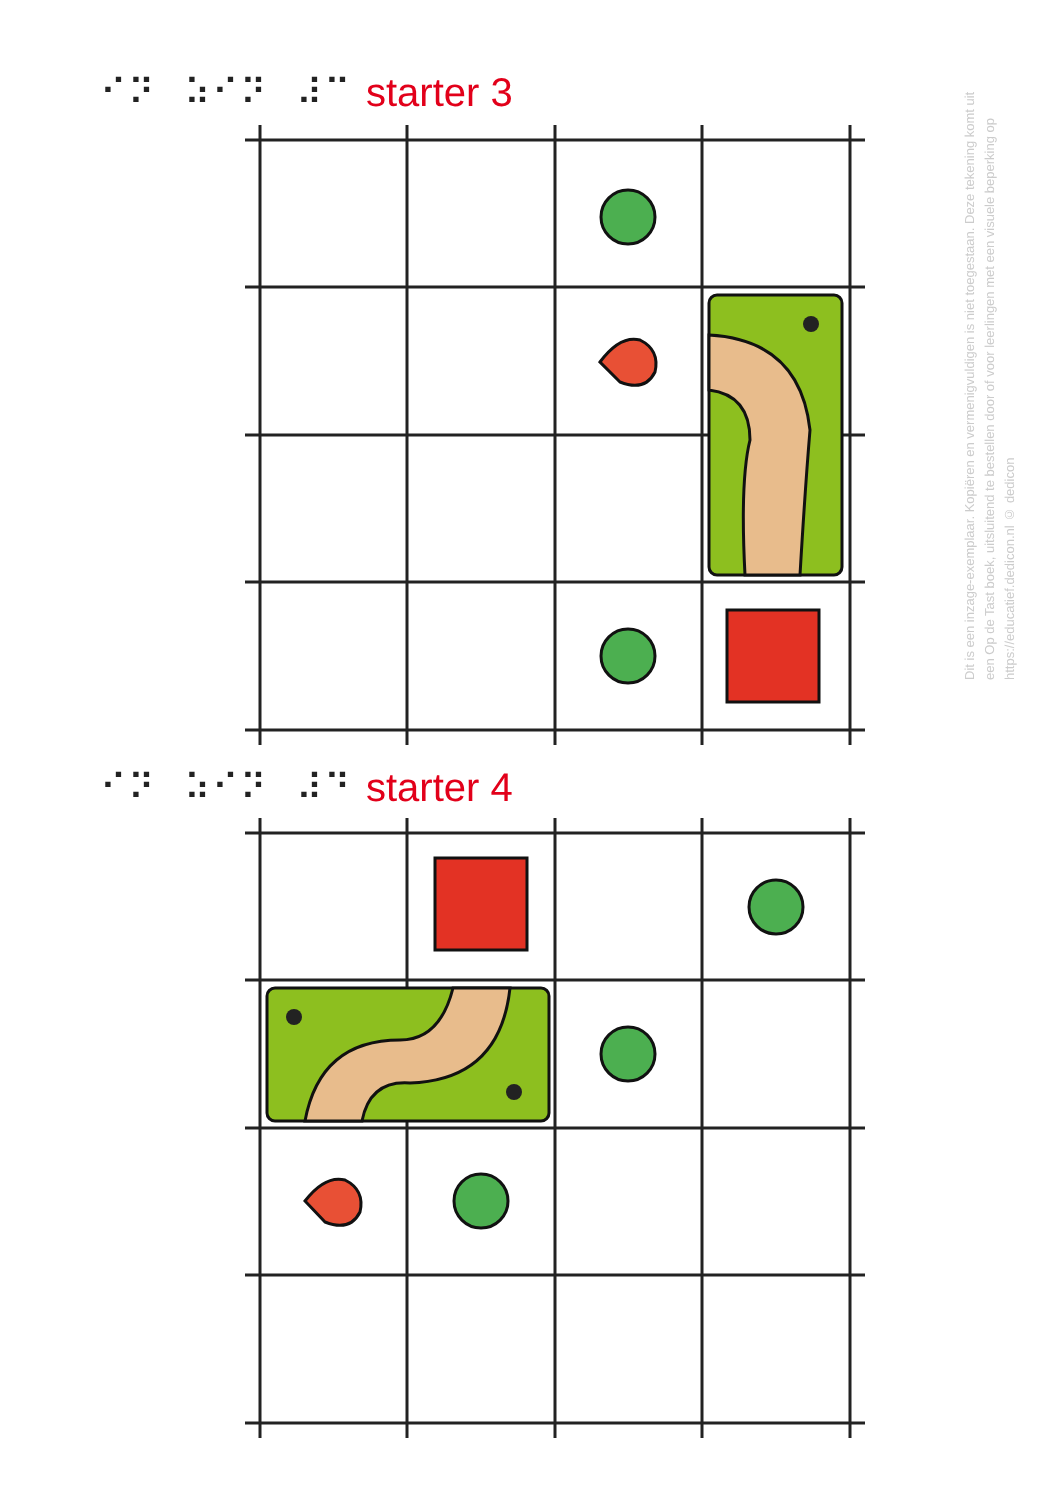⠊⠝⠀⠵⠊⠝⠀⠼⠉ starter 3
⠊⠝⠀⠵⠊⠝⠀⠼⠙ starter 4
Dit is een inzage-exemplaar. Kopiëren en vermenigvuldigen is niet toegestaan. Deze tekening komt uit een Op de Tast boek, uitsluitend te bestellen door of voor leerlingen met een visuele beperking op https://educatief.dedicon.nl © dedicon